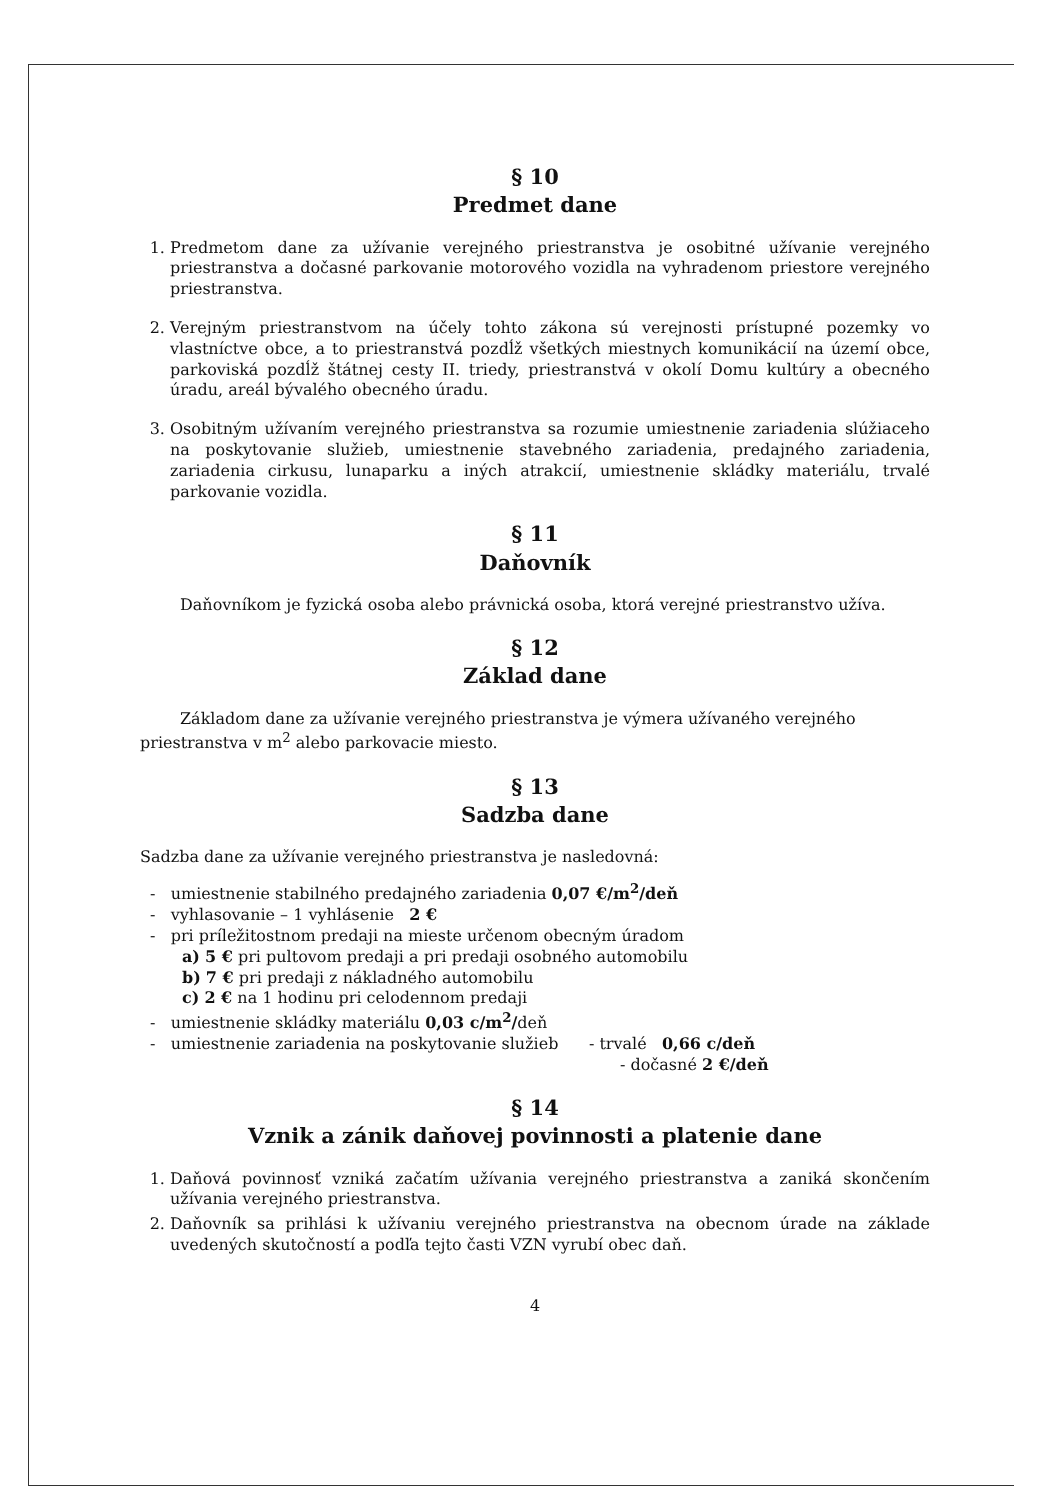§ 10
Predmet dane
1. Predmetom dane za užívanie verejného priestranstva je osobitné užívanie verejného priestranstva a dočasné parkovanie motorového vozidla na vyhradenom priestore verejného priestranstva.
2. Verejným priestranstvom na účely tohto zákona sú verejnosti prístupné pozemky vo vlastníctve obce, a to priestranstvá pozdĺž všetkých miestnych komunikácií na území obce, parkoviská pozdĺž štátnej cesty II. triedy, priestranstvá v okolí Domu kultúry a obecného úradu, areál bývalého obecného úradu.
3. Osobitným užívaním verejného priestranstva sa rozumie umiestnenie zariadenia slúžiaceho na poskytovanie služieb, umiestnenie stavebného zariadenia, predajného zariadenia, zariadenia cirkusu, lunaparku a iných atrakcií, umiestnenie skládky materiálu, trvalé parkovanie vozidla.
§ 11
Daňovník
Daňovníkom je fyzická osoba alebo právnická osoba, ktorá verejné priestranstvo užíva.
§ 12
Základ dane
Základom dane za užívanie verejného priestranstva je výmera užívaného verejného priestranstva v m<sup>2</sup> alebo parkovacie miesto.
§ 13
Sadzba dane
Sadzba dane za užívanie verejného priestranstva je nasledovná:
- umiestnenie stabilného predajného zariadenia 0,07 €/m<sup>2</sup>/deň
- vyhlasovanie – 1 vyhlásenie 2 €
- pri príležitostnom predaji na mieste určenom obecným úradom
a) 5 € pri pultovom predaji a pri predaji osobného automobilu
b) 7 € pri predaji z nákladného automobilu
c) 2 € na 1 hodinu pri celodennom predaji
- umiestnenie skládky materiálu 0,03 c/m<sup>2</sup>/deň
- umiestnenie zariadenia na poskytovanie služieb - trvalé 0,66 c/deň
- dočasné 2 €/deň
§ 14
Vznik a zánik daňovej povinnosti a platenie dane
1. Daňová povinnosť vzniká začatím užívania verejného priestranstva a zaniká skončením užívania verejného priestranstva.
2. Daňovník sa prihlási k užívaniu verejného priestranstva na obecnom úrade na základe uvedených skutočností a podľa tejto časti VZN vyrubí obec daň.
4